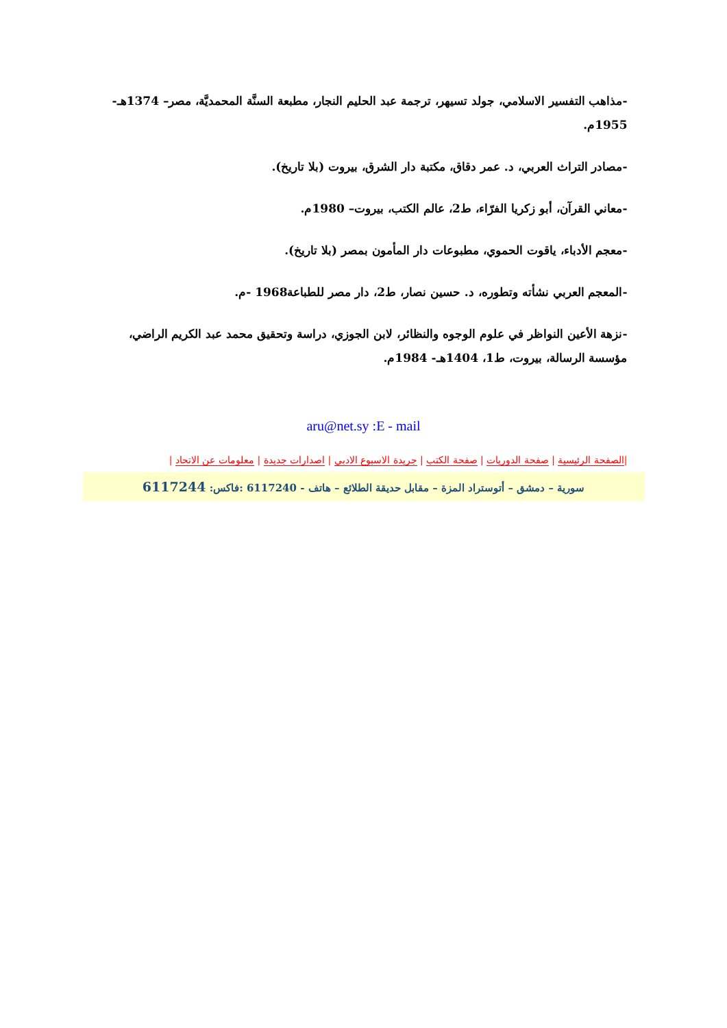-مذاهب التفسير الاسلامي، جولد تسيهر، ترجمة عبد الحليم النجار، مطبعة السنَّة المحمديَّة، مصر– 1374هـ- 1955م.
-مصادر التراث العربي، د. عمر دقاق، مكتبة دار الشرق، بيروت (بلا تاريخ).
-معاني القرآن، أبو زكريا الفرّاء، ط2، عالم الكتب، بيروت– 1980م.
-معجم الأدباء، ياقوت الحموي، مطبوعات دار المأمون بمصر (بلا تاريخ).
-المعجم العربي نشأته وتطوره، د. حسين نصار، ط2، دار مصر للطباعة1968 -م.
-نزهة الأعين النواظر في علوم الوجوه والنظائر، لابن الجوزي، دراسة وتحقيق محمد عبد الكريم الراضي، مؤسسة الرسالة، بيروت، ط1، 1404هـ- 1984م.
aru@net.sy :E - mail
|الصفحة الرئيسية | صفحة الدوريات | صفحة الكتب | جريدة الاسبوع الادبي | اصدارات جديدة | معلومات عن الاتحاد |
سورية – دمشق – أتوستراد المزة – مقابل حديقة الطلائع – هاتف - 6117240 :فاكس: 6117244